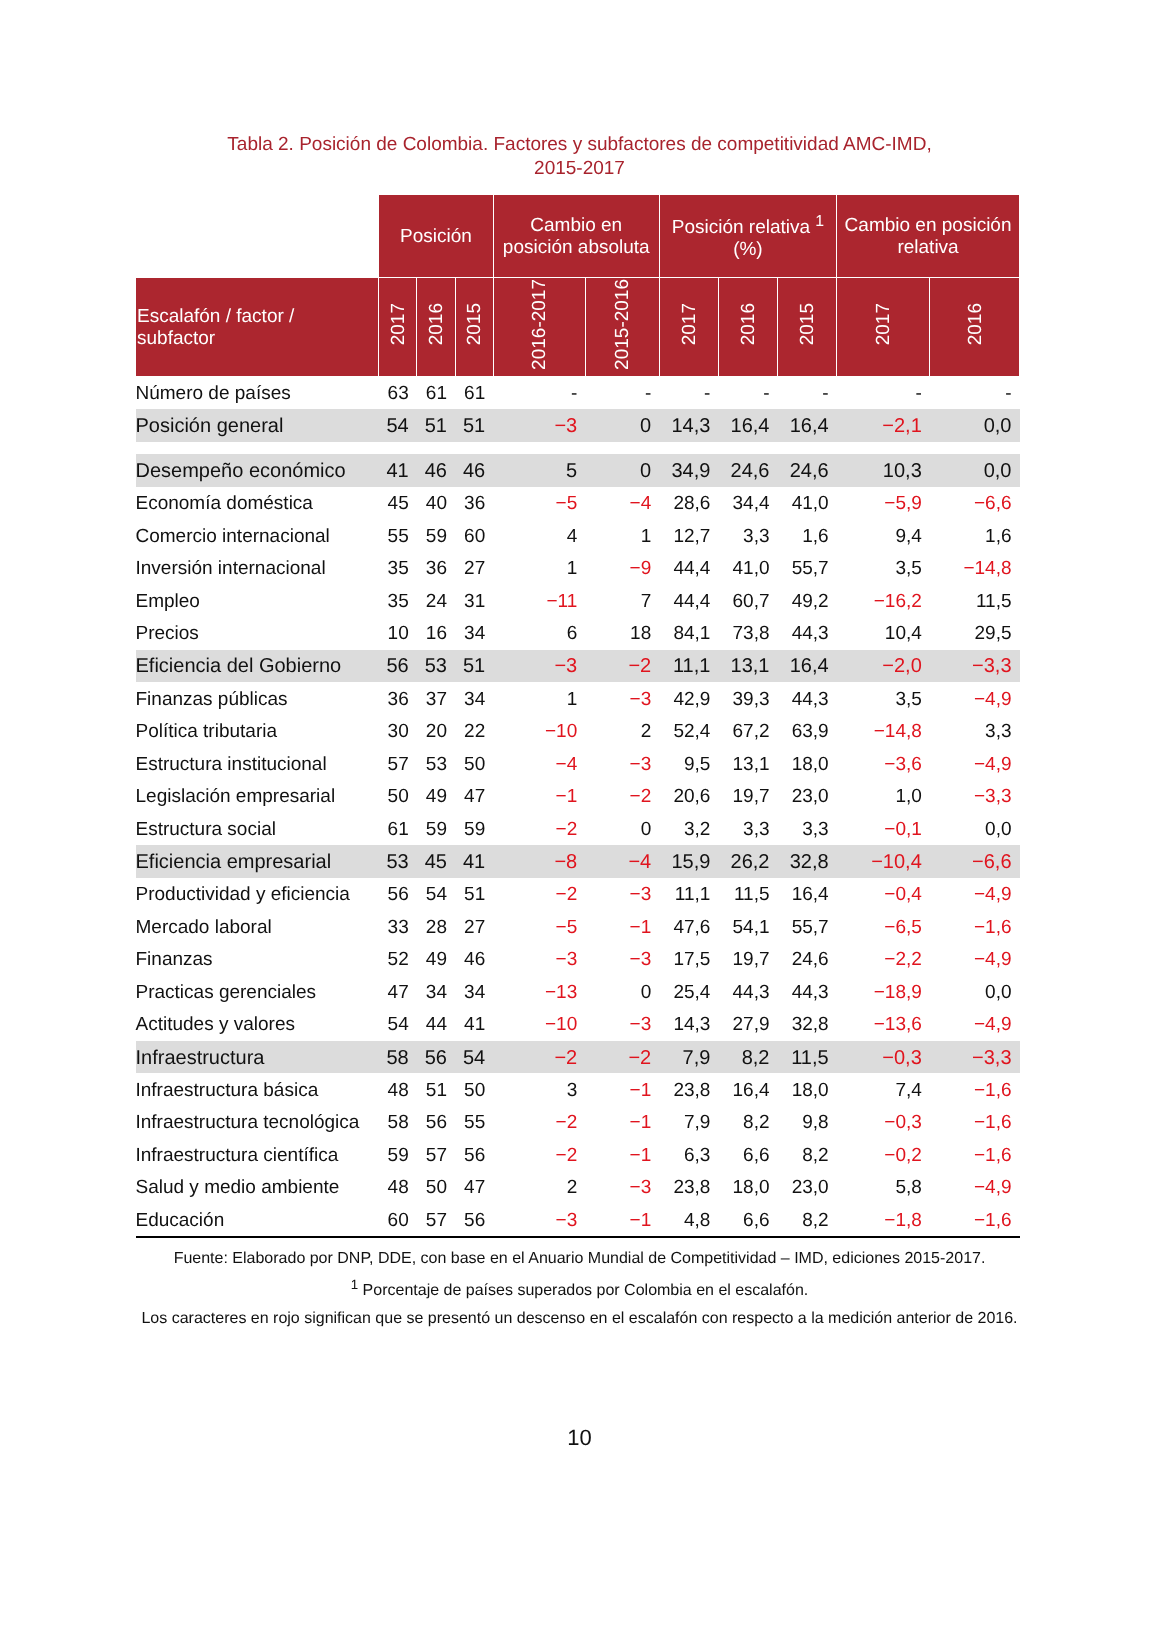Tabla 2. Posición de Colombia. Factores y subfactores de competitividad AMC-IMD,
2015-2017
| | Posición | | | Cambio en posición absoluta | | Posición relativa <sup>1</sup> (%) | | | Cambio en posición relativa | |
| --- | --- | --- | --- | --- | --- | --- | --- | --- | --- | --- |
| Escalafón / factor / subfactor | 2017 | 2016 | 2015 | 2016-2017 | 2015-2016 | 2017 | 2016 | 2015 | 2017 | 2016 |
| Número de países | 63 | 61 | 61 | - | - | - | - | - | - | - |
| Posición general | 54 | 51 | 51 | −3 | 0 | 14,3 | 16,4 | 16,4 | −2,1 | 0,0 |
| Desempeño económico | 41 | 46 | 46 | 5 | 0 | 34,9 | 24,6 | 24,6 | 10,3 | 0,0 |
| Economía doméstica | 45 | 40 | 36 | −5 | −4 | 28,6 | 34,4 | 41,0 | −5,9 | −6,6 |
| Comercio internacional | 55 | 59 | 60 | 4 | 1 | 12,7 | 3,3 | 1,6 | 9,4 | 1,6 |
| Inversión internacional | 35 | 36 | 27 | 1 | −9 | 44,4 | 41,0 | 55,7 | 3,5 | −14,8 |
| Empleo | 35 | 24 | 31 | −11 | 7 | 44,4 | 60,7 | 49,2 | −16,2 | 11,5 |
| Precios | 10 | 16 | 34 | 6 | 18 | 84,1 | 73,8 | 44,3 | 10,4 | 29,5 |
| Eficiencia del Gobierno | 56 | 53 | 51 | −3 | −2 | 11,1 | 13,1 | 16,4 | −2,0 | −3,3 |
| Finanzas públicas | 36 | 37 | 34 | 1 | −3 | 42,9 | 39,3 | 44,3 | 3,5 | −4,9 |
| Política tributaria | 30 | 20 | 22 | −10 | 2 | 52,4 | 67,2 | 63,9 | −14,8 | 3,3 |
| Estructura institucional | 57 | 53 | 50 | −4 | −3 | 9,5 | 13,1 | 18,0 | −3,6 | −4,9 |
| Legislación empresarial | 50 | 49 | 47 | −1 | −2 | 20,6 | 19,7 | 23,0 | 1,0 | −3,3 |
| Estructura social | 61 | 59 | 59 | −2 | 0 | 3,2 | 3,3 | 3,3 | −0,1 | 0,0 |
| Eficiencia empresarial | 53 | 45 | 41 | −8 | −4 | 15,9 | 26,2 | 32,8 | −10,4 | −6,6 |
| Productividad y eficiencia | 56 | 54 | 51 | −2 | −3 | 11,1 | 11,5 | 16,4 | −0,4 | −4,9 |
| Mercado laboral | 33 | 28 | 27 | −5 | −1 | 47,6 | 54,1 | 55,7 | −6,5 | −1,6 |
| Finanzas | 52 | 49 | 46 | −3 | −3 | 17,5 | 19,7 | 24,6 | −2,2 | −4,9 |
| Practicas gerenciales | 47 | 34 | 34 | −13 | 0 | 25,4 | 44,3 | 44,3 | −18,9 | 0,0 |
| Actitudes y valores | 54 | 44 | 41 | −10 | −3 | 14,3 | 27,9 | 32,8 | −13,6 | −4,9 |
| Infraestructura | 58 | 56 | 54 | −2 | −2 | 7,9 | 8,2 | 11,5 | −0,3 | −3,3 |
| Infraestructura básica | 48 | 51 | 50 | 3 | −1 | 23,8 | 16,4 | 18,0 | 7,4 | −1,6 |
| Infraestructura tecnológica | 58 | 56 | 55 | −2 | −1 | 7,9 | 8,2 | 9,8 | −0,3 | −1,6 |
| Infraestructura científica | 59 | 57 | 56 | −2 | −1 | 6,3 | 6,6 | 8,2 | −0,2 | −1,6 |
| Salud y medio ambiente | 48 | 50 | 47 | 2 | −3 | 23,8 | 18,0 | 23,0 | 5,8 | −4,9 |
| Educación | 60 | 57 | 56 | −3 | −1 | 4,8 | 6,6 | 8,2 | −1,8 | −1,6 |
Fuente: Elaborado por DNP, DDE, con base en el Anuario Mundial de Competitividad – IMD, ediciones 2015-2017.
<sup>1</sup> Porcentaje de países superados por Colombia en el escalafón.
Los caracteres en rojo significan que se presentó un descenso en el escalafón con respecto a la medición anterior de 2016.
10